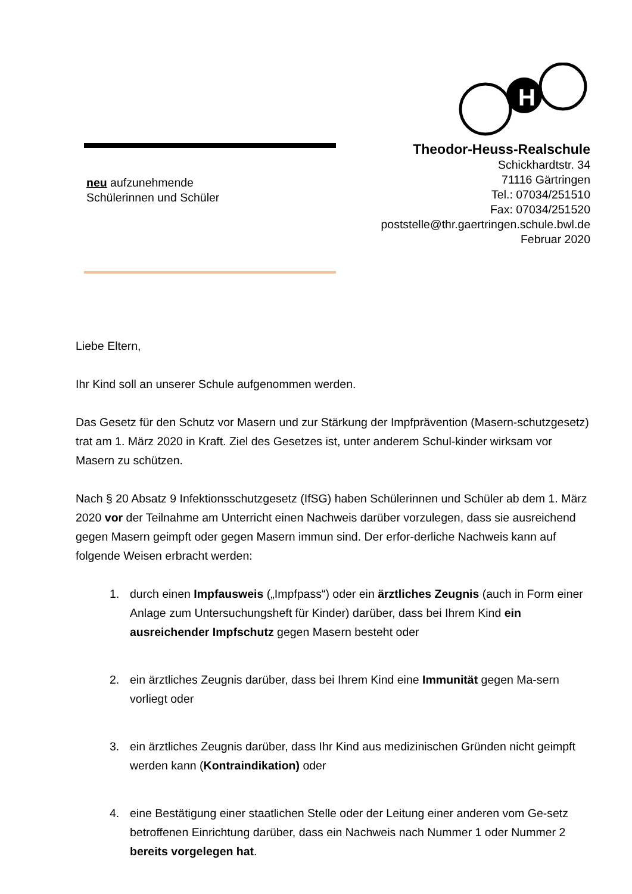H
neu aufzunehmende
Schülerinnen und Schüler
Theodor-Heuss-Realschule
Schickhardtstr. 34
71116 Gärtringen
Tel.: 07034/251510
Fax: 07034/251520
poststelle@thr.gaertringen.schule.bwl.de
Februar 2020
Liebe Eltern,
Ihr Kind soll an unserer Schule aufgenommen werden.
Das Gesetz für den Schutz vor Masern und zur Stärkung der Impfprävention (Masern-schutzgesetz) trat am 1. März 2020 in Kraft. Ziel des Gesetzes ist, unter anderem Schul-kinder wirksam vor Masern zu schützen.
Nach § 20 Absatz 9 Infektionsschutzgesetz (IfSG) haben Schülerinnen und Schüler ab dem 1. März 2020 vor der Teilnahme am Unterricht einen Nachweis darüber vorzulegen, dass sie ausreichend gegen Masern geimpft oder gegen Masern immun sind. Der erfor-derliche Nachweis kann auf folgende Weisen erbracht werden:
1. durch einen Impfausweis („Impfpass“) oder ein ärztliches Zeugnis (auch in Form einer Anlage zum Untersuchungsheft für Kinder) darüber, dass bei Ihrem Kind ein ausreichender Impfschutz gegen Masern besteht oder
2. ein ärztliches Zeugnis darüber, dass bei Ihrem Kind eine Immunität gegen Ma-sern vorliegt oder
3. ein ärztliches Zeugnis darüber, dass Ihr Kind aus medizinischen Gründen nicht geimpft werden kann (Kontraindikation) oder
4. eine Bestätigung einer staatlichen Stelle oder der Leitung einer anderen vom Ge-setz betroffenen Einrichtung darüber, dass ein Nachweis nach Nummer 1 oder Nummer 2 bereits vorgelegen hat.